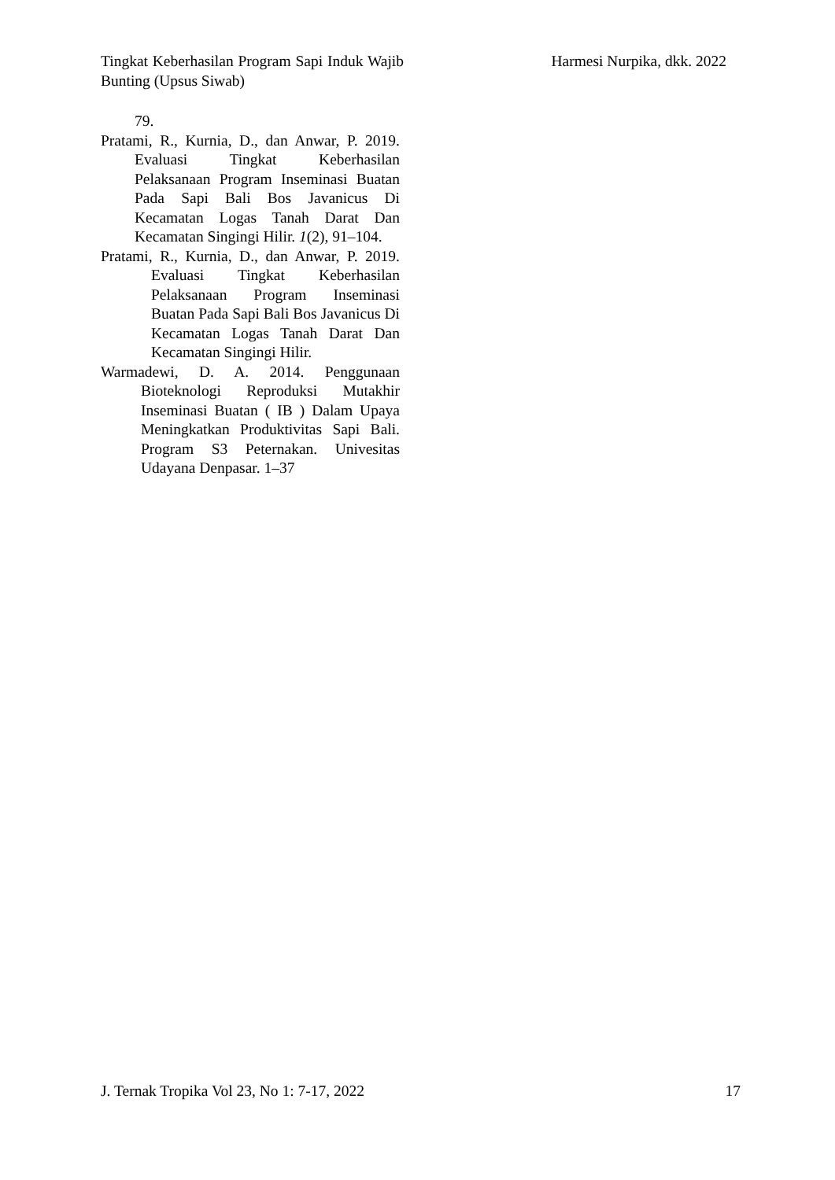Tingkat Keberhasilan Program Sapi Induk Wajib Bunting (Upsus Siwab)
Harmesi Nurpika, dkk. 2022
79.
Pratami, R., Kurnia, D., dan Anwar, P. 2019. Evaluasi Tingkat Keberhasilan Pelaksanaan Program Inseminasi Buatan Pada Sapi Bali Bos Javanicus Di Kecamatan Logas Tanah Darat Dan Kecamatan Singingi Hilir. 1(2), 91–104.
Pratami, R., Kurnia, D., dan Anwar, P. 2019. Evaluasi Tingkat Keberhasilan Pelaksanaan Program Inseminasi Buatan Pada Sapi Bali Bos Javanicus Di Kecamatan Logas Tanah Darat Dan Kecamatan Singingi Hilir.
Warmadewi, D. A. 2014. Penggunaan Bioteknologi Reproduksi Mutakhir Inseminasi Buatan ( IB ) Dalam Upaya Meningkatkan Produktivitas Sapi Bali. Program S3 Peternakan. Univesitas Udayana Denpasar. 1–37
J. Ternak Tropika Vol 23, No 1: 7-17, 2022
17